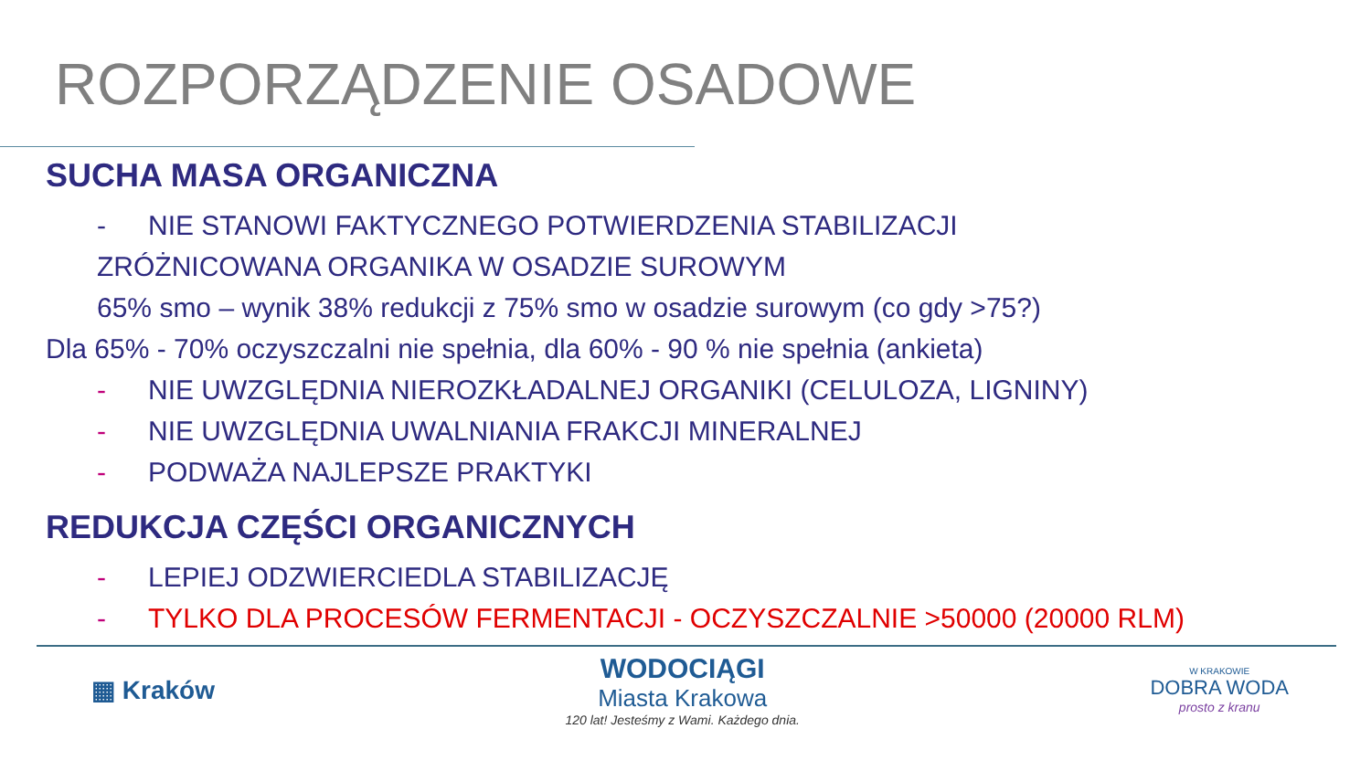ROZPORZĄDZENIE OSADOWE
SUCHA MASA ORGANICZNA
- NIE STANOWI FAKTYCZNEGO POTWIERDZENIA STABILIZACJI
ZRÓŻNICOWANA ORGANIKA W OSADZIE SUROWYM
65% smo – wynik 38% redukcji z 75% smo w osadzie surowym (co gdy >75?)
Dla 65% - 70% oczyszczalni nie spełnia, dla 60% - 90 % nie spełnia (ankieta)
- NIE UWZGLĘDNIA NIEROZKŁADALNEJ ORGANIKI (CELULOZA, LIGNINY)
- NIE UWZGLĘDNIA UWALNIANIA FRAKCJI MINERALNEJ
- PODWAŻA NAJLEPSZE PRAKTYKI
REDUKCJA CZĘŚCI ORGANICZNYCH
- LEPIEJ ODZWIERCIEDLA STABILIZACJĘ
- TYLKO DLA PROCESÓW FERMENTACJI - OCZYSZCZALNIE >50000 (20000 RLM)
▦ Kraków
WODOCIĄGI
Miasta Krakowa
120 lat! Jesteśmy z Wami. Każdego dnia.
W KRAKOWIE
DOBRA WODA
prosto z kranu